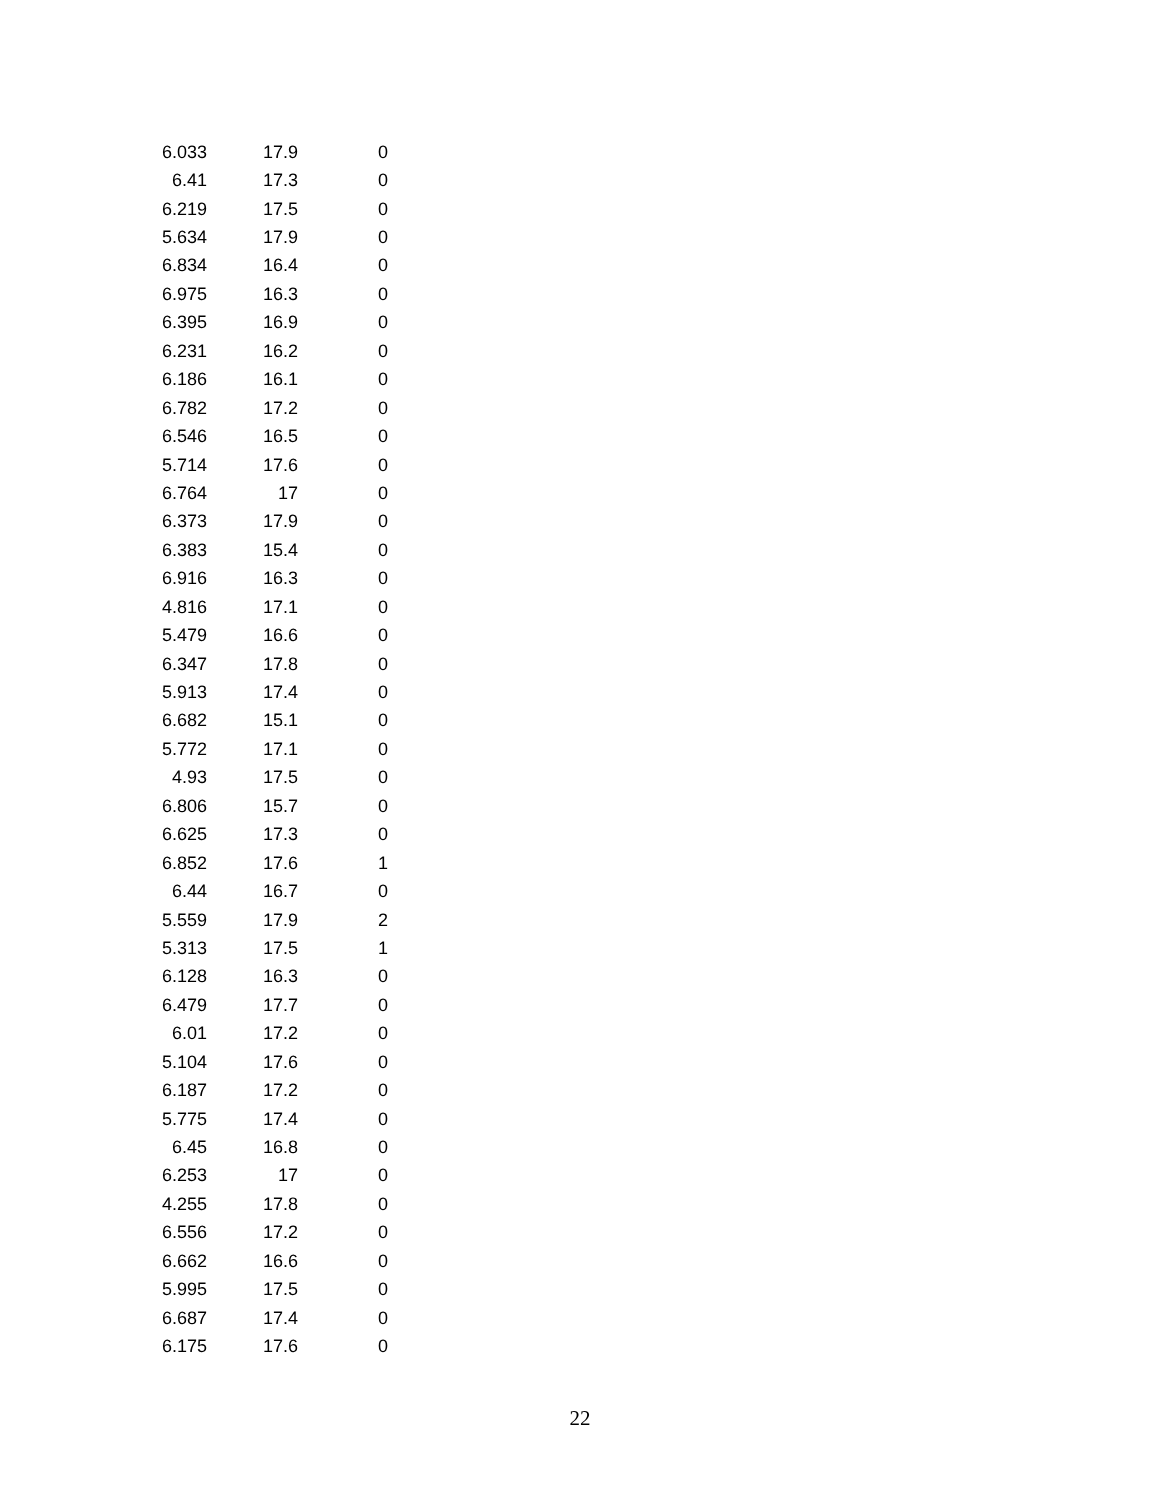| 6.033 | 17.9 | 0 |
| 6.41 | 17.3 | 0 |
| 6.219 | 17.5 | 0 |
| 5.634 | 17.9 | 0 |
| 6.834 | 16.4 | 0 |
| 6.975 | 16.3 | 0 |
| 6.395 | 16.9 | 0 |
| 6.231 | 16.2 | 0 |
| 6.186 | 16.1 | 0 |
| 6.782 | 17.2 | 0 |
| 6.546 | 16.5 | 0 |
| 5.714 | 17.6 | 0 |
| 6.764 | 17 | 0 |
| 6.373 | 17.9 | 0 |
| 6.383 | 15.4 | 0 |
| 6.916 | 16.3 | 0 |
| 4.816 | 17.1 | 0 |
| 5.479 | 16.6 | 0 |
| 6.347 | 17.8 | 0 |
| 5.913 | 17.4 | 0 |
| 6.682 | 15.1 | 0 |
| 5.772 | 17.1 | 0 |
| 4.93 | 17.5 | 0 |
| 6.806 | 15.7 | 0 |
| 6.625 | 17.3 | 0 |
| 6.852 | 17.6 | 1 |
| 6.44 | 16.7 | 0 |
| 5.559 | 17.9 | 2 |
| 5.313 | 17.5 | 1 |
| 6.128 | 16.3 | 0 |
| 6.479 | 17.7 | 0 |
| 6.01 | 17.2 | 0 |
| 5.104 | 17.6 | 0 |
| 6.187 | 17.2 | 0 |
| 5.775 | 17.4 | 0 |
| 6.45 | 16.8 | 0 |
| 6.253 | 17 | 0 |
| 4.255 | 17.8 | 0 |
| 6.556 | 17.2 | 0 |
| 6.662 | 16.6 | 0 |
| 5.995 | 17.5 | 0 |
| 6.687 | 17.4 | 0 |
| 6.175 | 17.6 | 0 |
22